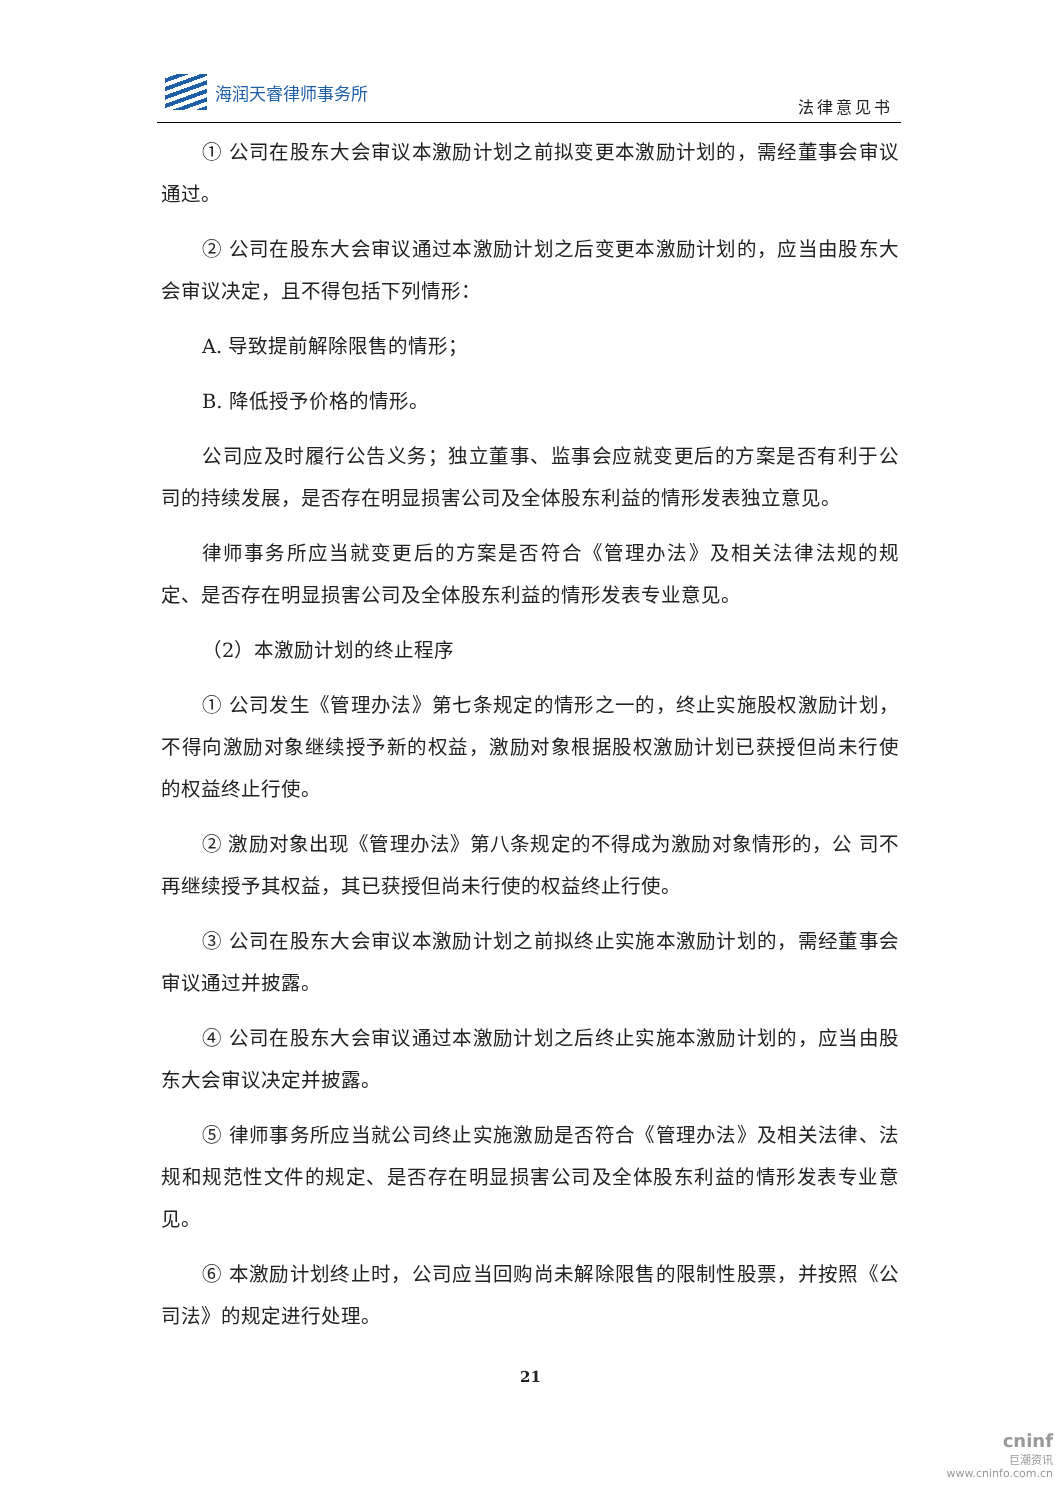海润天睿律师事务所
法律意见书
① 公司在股东大会审议本激励计划之前拟变更本激励计划的，需经董事会审议通过。
② 公司在股东大会审议通过本激励计划之后变更本激励计划的，应当由股东大会审议决定，且不得包括下列情形：
A. 导致提前解除限售的情形；
B. 降低授予价格的情形。
公司应及时履行公告义务；独立董事、监事会应就变更后的方案是否有利于公司的持续发展，是否存在明显损害公司及全体股东利益的情形发表独立意见。
律师事务所应当就变更后的方案是否符合《管理办法》及相关法律法规的规定、是否存在明显损害公司及全体股东利益的情形发表专业意见。
（2）本激励计划的终止程序
① 公司发生《管理办法》第七条规定的情形之一的，终止实施股权激励计划，不得向激励对象继续授予新的权益，激励对象根据股权激励计划已获授但尚未行使的权益终止行使。
② 激励对象出现《管理办法》第八条规定的不得成为激励对象情形的，公 司不再继续授予其权益，其已获授但尚未行使的权益终止行使。
③ 公司在股东大会审议本激励计划之前拟终止实施本激励计划的，需经董事会审议通过并披露。
④ 公司在股东大会审议通过本激励计划之后终止实施本激励计划的，应当由股东大会审议决定并披露。
⑤ 律师事务所应当就公司终止实施激励是否符合《管理办法》及相关法律、法规和规范性文件的规定、是否存在明显损害公司及全体股东利益的情形发表专业意见。
⑥ 本激励计划终止时，公司应当回购尚未解除限售的限制性股票，并按照《公司法》的规定进行处理。
21
cninf
巨潮资讯
www.cninfo.com.cn